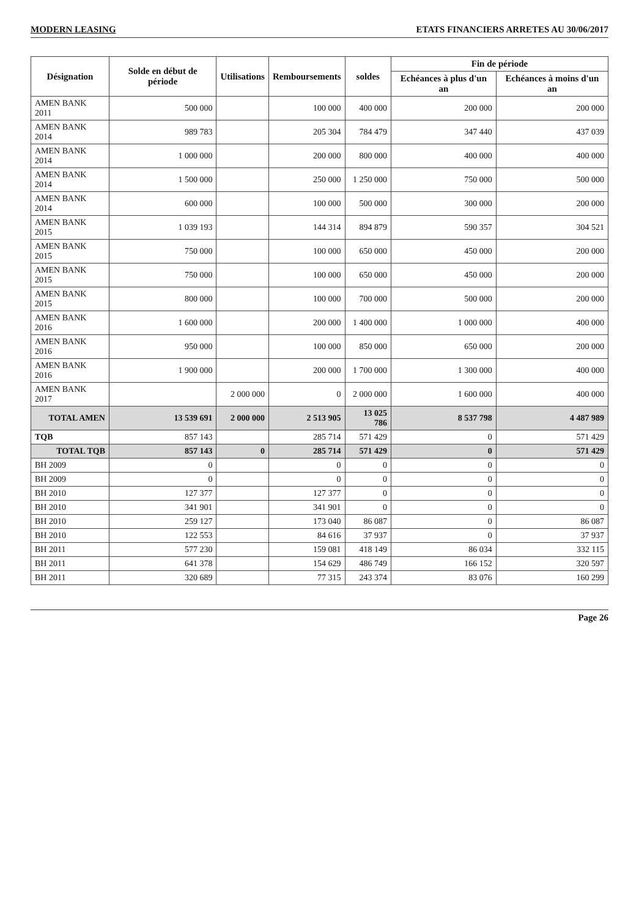MODERN LEASING ETATS FINANCIERS ARRETES AU 30/06/2017
| Désignation | Solde en début de période | Utilisations | Remboursements | soldes | Fin de période | |
| --- | --- | --- | --- | --- | --- | --- |
| | | | | | Echéances à plus d'un an | Echéances à moins d'un an |
| AMEN BANK 2011 | 500 000 | | 100 000 | 400 000 | 200 000 | 200 000 |
| AMEN BANK 2014 | 989 783 | | 205 304 | 784 479 | 347 440 | 437 039 |
| AMEN BANK 2014 | 1 000 000 | | 200 000 | 800 000 | 400 000 | 400 000 |
| AMEN BANK 2014 | 1 500 000 | | 250 000 | 1 250 000 | 750 000 | 500 000 |
| AMEN BANK 2014 | 600 000 | | 100 000 | 500 000 | 300 000 | 200 000 |
| AMEN BANK 2015 | 1 039 193 | | 144 314 | 894 879 | 590 357 | 304 521 |
| AMEN BANK 2015 | 750 000 | | 100 000 | 650 000 | 450 000 | 200 000 |
| AMEN BANK 2015 | 750 000 | | 100 000 | 650 000 | 450 000 | 200 000 |
| AMEN BANK 2015 | 800 000 | | 100 000 | 700 000 | 500 000 | 200 000 |
| AMEN BANK 2016 | 1 600 000 | | 200 000 | 1 400 000 | 1 000 000 | 400 000 |
| AMEN BANK 2016 | 950 000 | | 100 000 | 850 000 | 650 000 | 200 000 |
| AMEN BANK 2016 | 1 900 000 | | 200 000 | 1 700 000 | 1 300 000 | 400 000 |
| AMEN BANK 2017 | | 2 000 000 | 0 | 2 000 000 | 1 600 000 | 400 000 |
| TOTAL AMEN | 13 539 691 | 2 000 000 | 2 513 905 | 13 025 786 | 8 537 798 | 4 487 989 |
| TQB | 857 143 | | 285 714 | 571 429 | 0 | 571 429 |
| TOTAL TQB | 857 143 | 0 | 285 714 | 571 429 | 0 | 571 429 |
| BH 2009 | 0 | | 0 | 0 | 0 | 0 |
| BH 2009 | 0 | | 0 | 0 | 0 | 0 |
| BH 2010 | 127 377 | | 127 377 | 0 | 0 | 0 |
| BH 2010 | 341 901 | | 341 901 | 0 | 0 | 0 |
| BH 2010 | 259 127 | | 173 040 | 86 087 | 0 | 86 087 |
| BH 2010 | 122 553 | | 84 616 | 37 937 | 0 | 37 937 |
| BH 2011 | 577 230 | | 159 081 | 418 149 | 86 034 | 332 115 |
| BH 2011 | 641 378 | | 154 629 | 486 749 | 166 152 | 320 597 |
| BH 2011 | 320 689 | | 77 315 | 243 374 | 83 076 | 160 299 |
Page 26